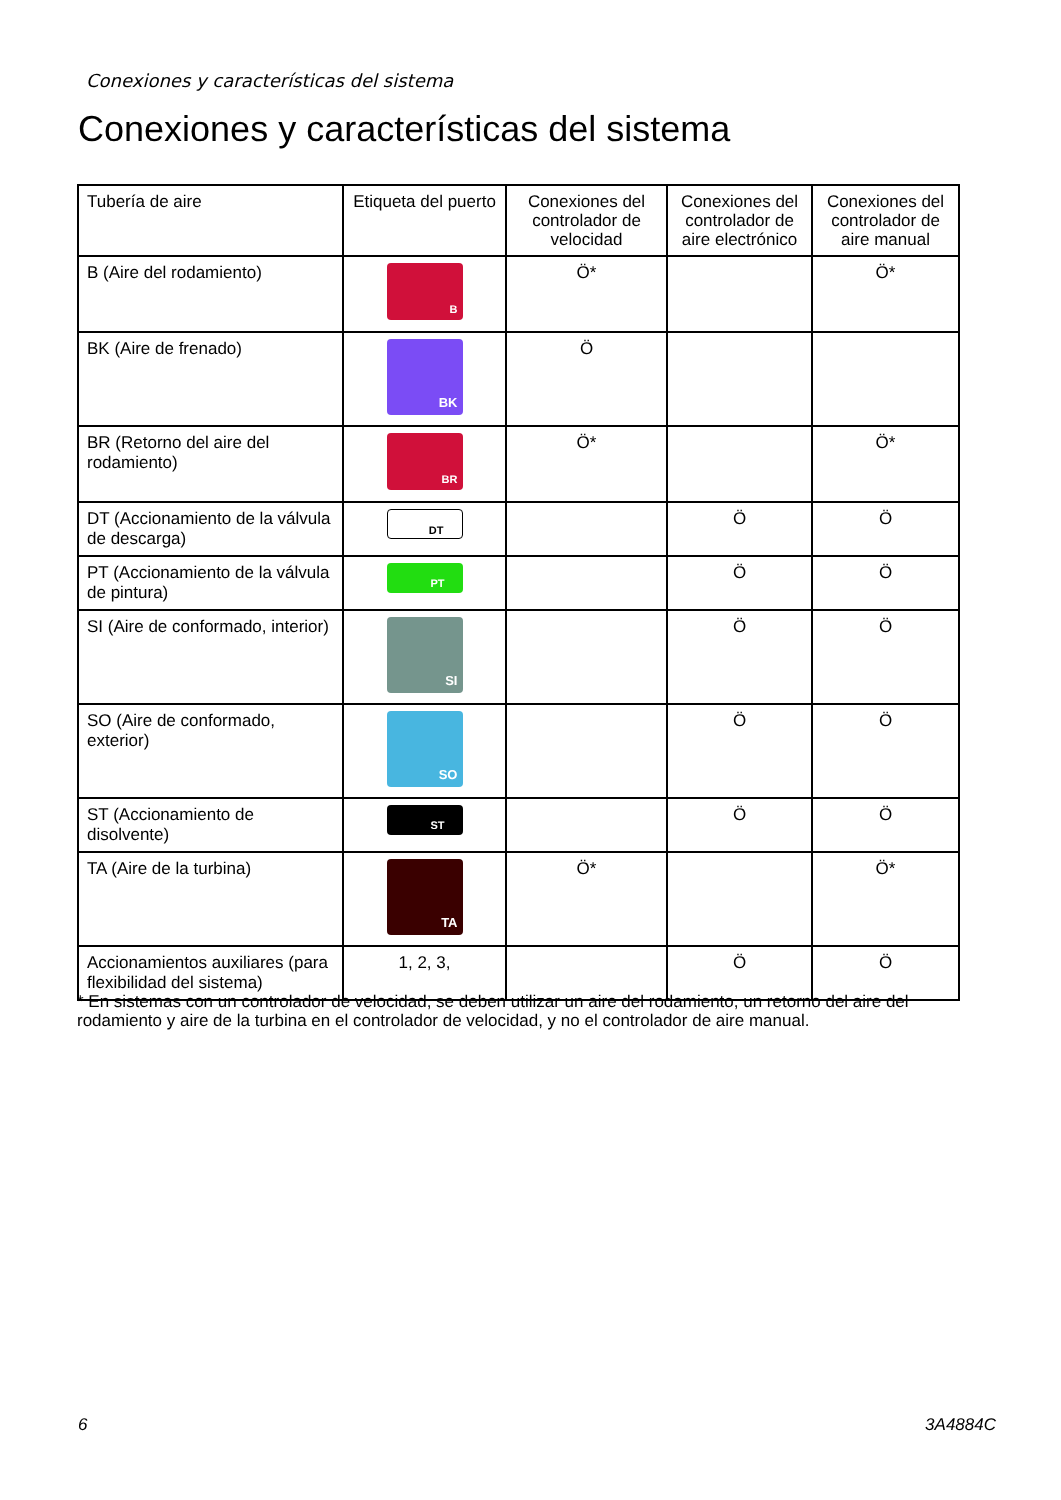Conexiones y características del sistema
Conexiones y características del sistema
| Tubería de aire | Etiqueta del puerto | Conexiones del controlador de velocidad | Conexiones del controlador de aire electrónico | Conexiones del controlador de aire manual |
| --- | --- | --- | --- | --- |
| B (Aire del rodamiento) | B | Ö* | | Ö* |
| BK (Aire de frenado) | BK | Ö | | |
| BR (Retorno del aire del rodamiento) | BR | Ö* | | Ö* |
| DT (Accionamiento de la válvula de descarga) | DT | | Ö | Ö |
| PT (Accionamiento de la válvula de pintura) | PT | | Ö | Ö |
| SI (Aire de conformado, interior) | SI | | Ö | Ö |
| SO (Aire de conformado, exterior) | SO | | Ö | Ö |
| ST (Accionamiento de disolvente) | ST | | Ö | Ö |
| TA (Aire de la turbina) | TA | Ö* | | Ö* |
| Accionamientos auxiliares (para flexibilidad del sistema) | 1, 2, 3, | | Ö | Ö |
* En sistemas con un controlador de velocidad, se deben utilizar un aire del rodamiento, un retorno del aire del rodamiento y aire de la turbina en el controlador de velocidad, y no el controlador de aire manual.
6 3A4884C